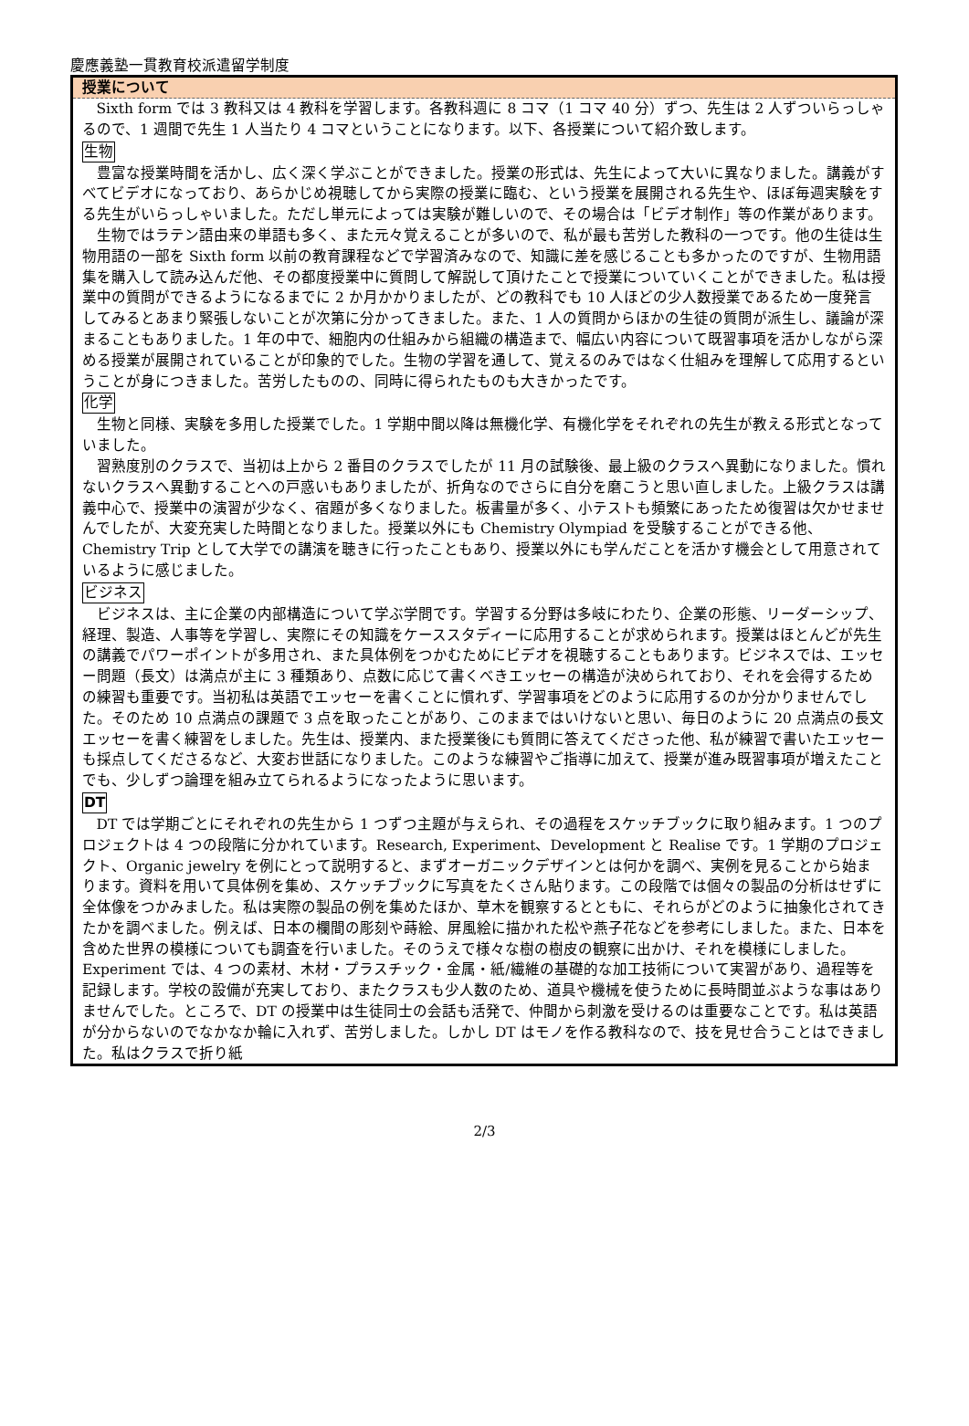慶應義塾一貫教育校派遣留学制度
授業について
Sixth form では 3 教科又は 4 教科を学習します。各教科週に 8 コマ（1 コマ 40 分）ずつ、先生は 2 人ずついらっしゃるので、1 週間で先生 1 人当たり 4 コマということになります。以下、各授業について紹介致します。
生物
豊富な授業時間を活かし、広く深く学ぶことができました。授業の形式は、先生によって大いに異なりました。講義がすべてビデオになっており、あらかじめ視聴してから実際の授業に臨む、という授業を展開される先生や、ほぼ毎週実験をする先生がいらっしゃいました。ただし単元によっては実験が難しいので、その場合は「ビデオ制作」等の作業があります。
生物ではラテン語由来の単語も多く、また元々覚えることが多いので、私が最も苦労した教科の一つです。他の生徒は生物用語の一部を Sixth form 以前の教育課程などで学習済みなので、知識に差を感じることも多かったのですが、生物用語集を購入して読み込んだ他、その都度授業中に質問して解説して頂けたことで授業についていくことができました。私は授業中の質問ができるようになるまでに 2 か月かかりましたが、どの教科でも 10 人ほどの少人数授業であるため一度発言してみるとあまり緊張しないことが次第に分かってきました。また、1 人の質問からほかの生徒の質問が派生し、議論が深まることもありました。1 年の中で、細胞内の仕組みから組織の構造まで、幅広い内容について既習事項を活かしながら深める授業が展開されていることが印象的でした。生物の学習を通して、覚えるのみではなく仕組みを理解して応用するということが身につきました。苦労したものの、同時に得られたものも大きかったです。
化学
生物と同様、実験を多用した授業でした。1 学期中間以降は無機化学、有機化学をそれぞれの先生が教える形式となっていました。
習熟度別のクラスで、当初は上から 2 番目のクラスでしたが 11 月の試験後、最上級のクラスへ異動になりました。慣れないクラスへ異動することへの戸惑いもありましたが、折角なのでさらに自分を磨こうと思い直しました。上級クラスは講義中心で、授業中の演習が少なく、宿題が多くなりました。板書量が多く、小テストも頻繁にあったため復習は欠かせませんでしたが、大変充実した時間となりました。授業以外にも Chemistry Olympiad を受験することができる他、Chemistry Trip として大学での講演を聴きに行ったこともあり、授業以外にも学んだことを活かす機会として用意されているように感じました。
ビジネス
ビジネスは、主に企業の内部構造について学ぶ学問です。学習する分野は多岐にわたり、企業の形態、リーダーシップ、経理、製造、人事等を学習し、実際にその知識をケーススタディーに応用することが求められます。授業はほとんどが先生の講義でパワーポイントが多用され、また具体例をつかむためにビデオを視聴することもあります。ビジネスでは、エッセー問題（長文）は満点が主に 3 種類あり、点数に応じて書くべきエッセーの構造が決められており、それを会得するための練習も重要です。当初私は英語でエッセーを書くことに慣れず、学習事項をどのように応用するのか分かりませんでした。そのため 10 点満点の課題で 3 点を取ったことがあり、このままではいけないと思い、毎日のように 20 点満点の長文エッセーを書く練習をしました。先生は、授業内、また授業後にも質問に答えてくださった他、私が練習で書いたエッセーも採点してくださるなど、大変お世話になりました。このような練習やご指導に加えて、授業が進み既習事項が増えたことでも、少しずつ論理を組み立てられるようになったように思います。
DT
DT では学期ごとにそれぞれの先生から 1 つずつ主題が与えられ、その過程をスケッチブックに取り組みます。1 つのプロジェクトは 4 つの段階に分かれています。Research, Experiment、Development と Realise です。1 学期のプロジェクト、Organic jewelry を例にとって説明すると、まずオーガニックデザインとは何かを調べ、実例を見ることから始まります。資料を用いて具体例を集め、スケッチブックに写真をたくさん貼ります。この段階では個々の製品の分析はせずに全体像をつかみました。私は実際の製品の例を集めたほか、草木を観察するとともに、それらがどのように抽象化されてきたかを調べました。例えば、日本の欄間の彫刻や蒔絵、屏風絵に描かれた松や燕子花などを参考にしました。また、日本を含めた世界の模様についても調査を行いました。そのうえで様々な樹の樹皮の観察に出かけ、それを模様にしました。Experiment では、4 つの素材、木材・プラスチック・金属・紙/繊維の基礎的な加工技術について実習があり、過程等を記録します。学校の設備が充実しており、またクラスも少人数のため、道具や機械を使うために長時間並ぶような事はありませんでした。ところで、DT の授業中は生徒同士の会話も活発で、仲間から刺激を受けるのは重要なことです。私は英語が分からないのでなかなか輪に入れず、苦労しました。しかし DT はモノを作る教科なので、技を見せ合うことはできました。私はクラスで折り紙
2/3